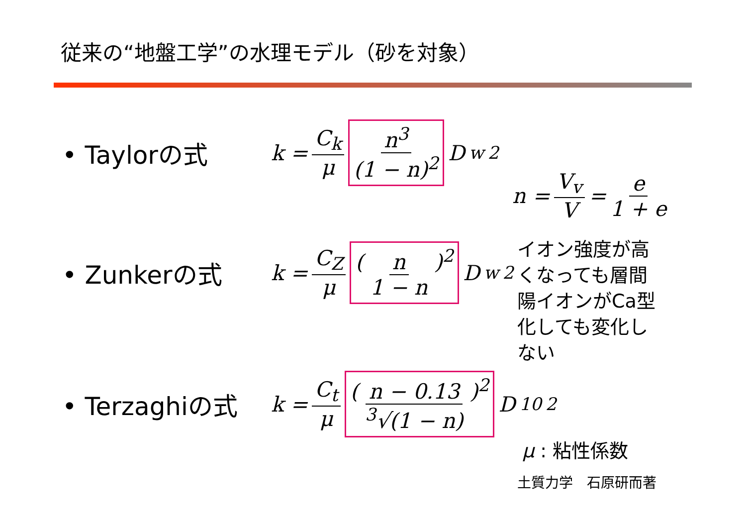従来の“地盤工学”の水理モデル（砂を対象）
• Taylorの式
k = C<sub>k</sub> μ n<sup>3</sup> (1 − n)<sup>2</sup> D<sub>w</sub><sup>2</sup>
• Zunkerの式
k = C<sub>Z</sub> μ ( n 1 − n )<sup>2</sup> D<sub>w</sub><sup>2</sup>
• Terzaghiの式
k = C<sub>t</sub> μ ( n − 0.13<sup>3</sup>√(1 − n) )<sup>2</sup> D<sub>10</sub><sup>2</sup>
n = V<sub>v</sub> V = e 1 + e
イオン強度が高
くなっても層間
陽イオンがCa型
化しても変化し
ない
μ : 粘性係数
土質力学　石原研而著